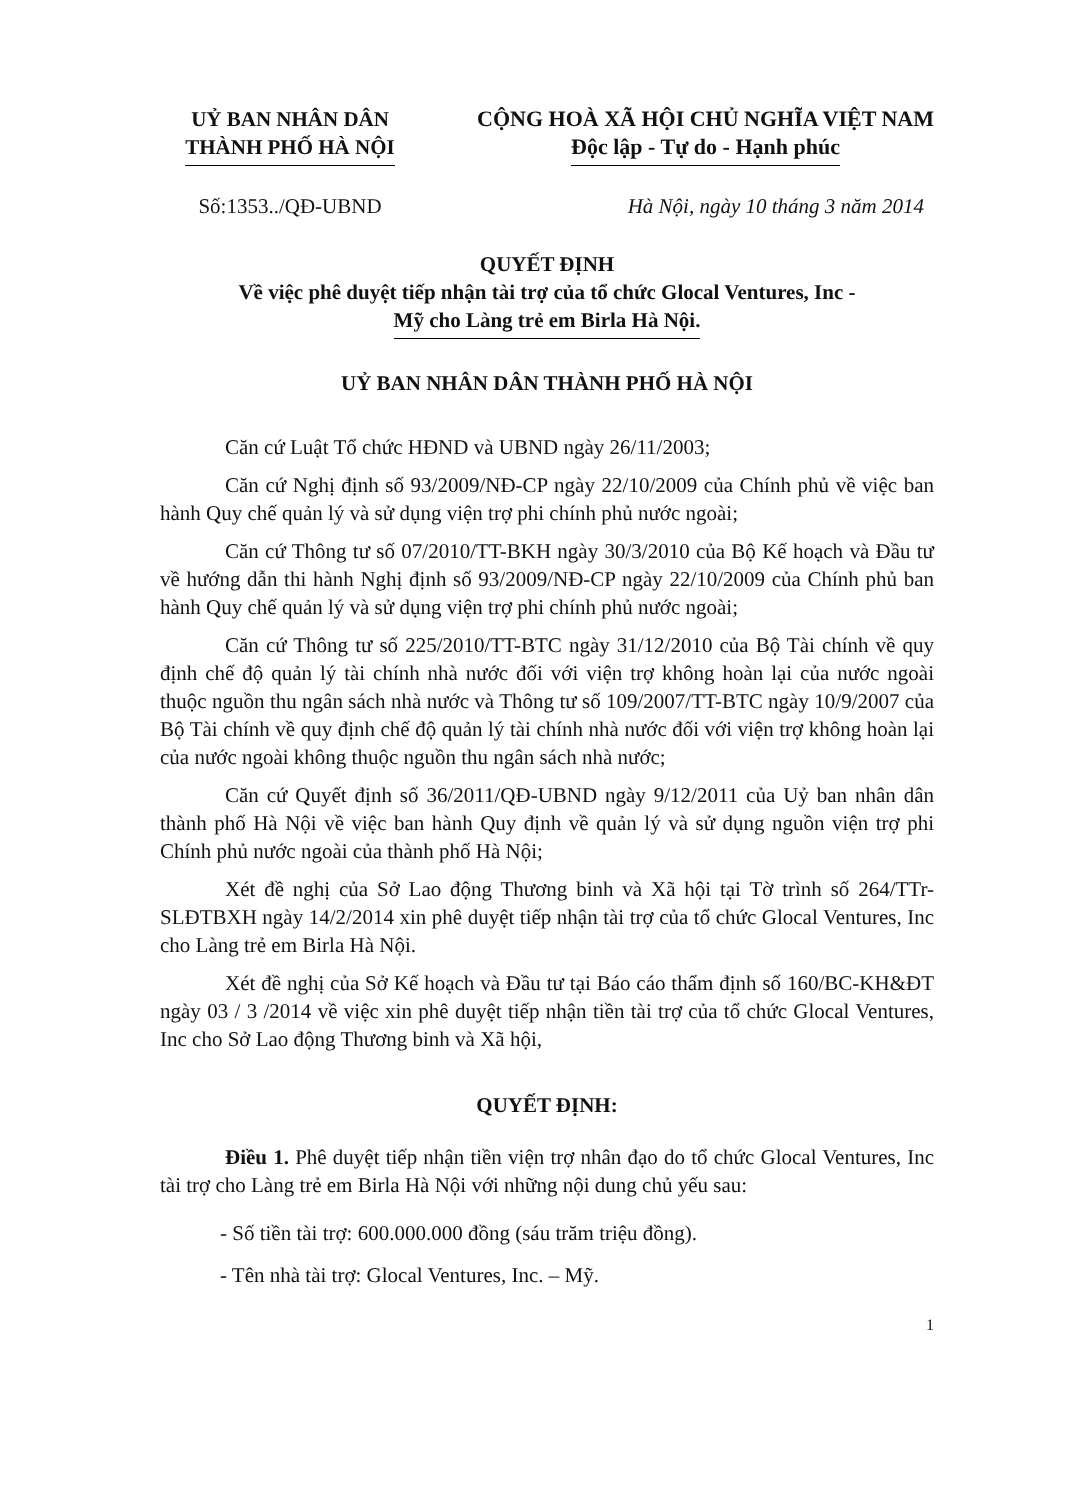UỶ BAN NHÂN DÂN
THÀNH PHỐ HÀ NỘI
CỘNG HOÀ XÃ HỘI CHỦ NGHĨA VIỆT NAM
Độc lập - Tự do - Hạnh phúc
Số:1353../QĐ-UBND Hà Nội, ngày 10 tháng 3 năm 2014
QUYẾT ĐỊNH
Về việc phê duyệt tiếp nhận tài trợ của tổ chức Glocal Ventures, Inc -
Mỹ cho Làng trẻ em Birla Hà Nội.
UỶ BAN NHÂN DÂN THÀNH PHỐ HÀ NỘI
Căn cứ Luật Tổ chức HĐND và UBND ngày 26/11/2003;
Căn cứ Nghị định số 93/2009/NĐ-CP ngày 22/10/2009 của Chính phủ về việc ban hành Quy chế quản lý và sử dụng viện trợ phi chính phủ nước ngoài;
Căn cứ Thông tư số 07/2010/TT-BKH ngày 30/3/2010 của Bộ Kế hoạch và Đầu tư về hướng dẫn thi hành Nghị định số 93/2009/NĐ-CP ngày 22/10/2009 của Chính phủ ban hành Quy chế quản lý và sử dụng viện trợ phi chính phủ nước ngoài;
Căn cứ Thông tư số 225/2010/TT-BTC ngày 31/12/2010 của Bộ Tài chính về quy định chế độ quản lý tài chính nhà nước đối với viện trợ không hoàn lại của nước ngoài thuộc nguồn thu ngân sách nhà nước và Thông tư số 109/2007/TT-BTC ngày 10/9/2007 của Bộ Tài chính về quy định chế độ quản lý tài chính nhà nước đối với viện trợ không hoàn lại của nước ngoài không thuộc nguồn thu ngân sách nhà nước;
Căn cứ Quyết định số 36/2011/QĐ-UBND ngày 9/12/2011 của Uỷ ban nhân dân thành phố Hà Nội về việc ban hành Quy định về quản lý và sử dụng nguồn viện trợ phi Chính phủ nước ngoài của thành phố Hà Nội;
Xét đề nghị của Sở Lao động Thương binh và Xã hội tại Tờ trình số 264/TTr-SLĐTBXH ngày 14/2/2014 xin phê duyệt tiếp nhận tài trợ của tổ chức Glocal Ventures, Inc cho Làng trẻ em Birla Hà Nội.
Xét đề nghị của Sở Kế hoạch và Đầu tư tại Báo cáo thẩm định số 160/BC-KH&ĐT ngày 03 / 3 /2014 về việc xin phê duyệt tiếp nhận tiền tài trợ của tổ chức Glocal Ventures, Inc cho Sở Lao động Thương binh và Xã hội,
QUYẾT ĐỊNH:
Điều 1. Phê duyệt tiếp nhận tiền viện trợ nhân đạo do tổ chức Glocal Ventures, Inc tài trợ cho Làng trẻ em Birla Hà Nội với những nội dung chủ yếu sau:
- Số tiền tài trợ: 600.000.000 đồng (sáu trăm triệu đồng).
- Tên nhà tài trợ: Glocal Ventures, Inc. – Mỹ.
1